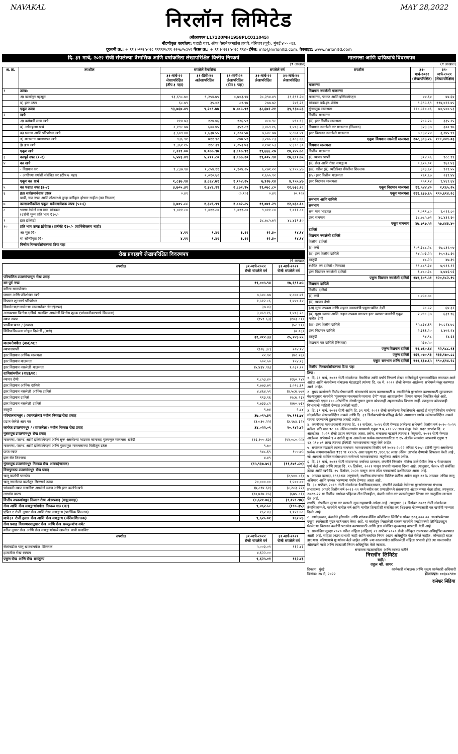NAVAKAL MAY 28,2022
निरलॉन लिमिटेड
(सीआयएन L17120MH1958PLC011045)
नोंदणीकृत कार्यालय: पहाडी गाव, ऑफ वेस्टर्न एक्सप्रेस हायवे, गोरेगाव (पूर्व), मुंबई ४०० ०६३.
दूरध्वनी क्र.: + ९१ (०२२) ४०२८ १९१९/२८१९ २२५७/५८/५९ फॅक्स क्र.: + ९१ (०२२) ४०२८ १९४० ईमेल: info@nirlonltd.com, वेबसाइट: www.nirlonltd.com
दि. ३१ मार्च, २०२२ रोजी संपलेल्या त्रैमासिक आणि वर्षाकरिता लेखापरिक्षित वित्तीय निष्कर्ष
(₹ लाखात)
| अ. क्र. | तपशील | संपलेले त्रैमासिक | | | संपलेले वर्ष | |
| --- | --- | --- | --- | --- | --- | --- |
| | | ३१-मार्च-२२ लेखापरिक्षित (टीप ३ पहा) | ३१-डिसें-२१ अलेखापरिक्षित | ३१-मार्च-२१ लेखापरिक्षित (टीप ३ पहा) | ३१-मार्च-२२ लेखापरिक्षित | ३१-मार्च-२१ लेखापरिक्षित |
| १ | उत्पन्न: | | | | | |
| | अ) कार्यातून महसूल | ९३,६९८.७० | ९,२५४.७५ | ७,७०३.९४ | ३८,३९४.४९ | ३९,६९१.२७ |
| | ब) इतर उत्पन्न | ६८.७९ | ३५.०२ | ८१.९७ | २७७.७२ | २४६.२६ |
| | एकूण उत्पन्न | ९३,७६७.४९ | ९,२८९.७७ | ७,७८५.९१ | ३८,६७२.२१ | ३९,९३७.५३ |
| २ | खर्च: | | | | | |
| | अ) कर्मचारी लाभ खर्च | ११४.७३ | १२४.४६ | १२६.५१ | ४८०.९८ | ४९०.९३ |
| | ब) अर्थसहाय्य खर्च | २,१९८.७७ | ६००.४५ | ३५१.८१ | ३,४५९.१६ | १,४०३.२८ |
| | क) घसारा आणि परिशोधन खर्च | ३,६०९.४४ | १,६३७.५५ | १,२२०.५७ | ७,५४८.७७ | ४,८७०.४१ |
| | ड) मालमत्ता व्यवस्थापन खर्च | ९३६.९१ | ७११.९२ | ८४७.५१ | ३,२०५.८३ | ३,०८३.६६ |
| | ई) इतर खर्च | १,३६१.१५ | ११८.३९ | १,२५३.४३ | ४,१७१.५३ | ४,३९८.३० |
| | एकूण खर्च | ८,२२१.०० | ४,०७७.९७ | ३,८०७.९१ | १९,६६६.२७ | १४,२४५.७८ |
| ३ | करपूर्व नफा (१-२) | ५,५४३.४९ | ५,२११.८० | ३,९७७.२० | १९,००५.९४ | १७,६९१.७५ |
| ४ | कर खर्च | | | | | |
| | - विद्यमान कर | १,८३७.९४ | १,८५४.११ | १,१०४.२५ | ६,२७१.२२ | ४,९५५.४७ |
| | - आधीच्या वर्षाशी संबंधित कर (टीप ७ पहा) | | २,०१०.६२ | | १,६५५.९२ | |
| | एकूण कर खर्च | १,८३७.९४ | ३,८६४.७१ | १,१०४.२५ | ७,९२७.१४ | ४,९५५.४७ |
| ५ | कर पश्चात नफा (३-४) | ३,७०५.३९ | १,३४६.९९ | २,८७२.९५ | ११,०७८.८० | १२,७३८.२८ |
| ६ | इतर सर्वसमावेशक उत्पन्न बाबी, ज्या नफा आणि तोटामध्ये पुन्हा वर्गीकृत होणार नाहीत (कर निव्वळ) | ०.४९ | | (०.१०) | ०.४९ | (०.१०) |
| ७ | कालावधीकरिता एकूण सर्वसमावेशक उत्पन्न (५+६) | ३,७०५.८८ | १,३४६.९९ | २,८७२.८५ | ११,०७९.२९ | १२,७३८.१८ |
| ८ | भरणा केलेले सम भाग भांडवल (दर्शनी मूल्य प्रति भाग ₹१०/- | ९,०११.८० | ९,०११.८० | ९,०११.८० | ९,०११.८० | ९,०११.८० |
| ९ | इतर इक्विटी | | | | ३८,७८५.७२ | ४८,४३१.६० |
| १० | प्रति भाग उत्पन्न (ईपीएस) प्रत्येकी ₹१०/- (वार्षिकीकरण नाही) | | | | | |
| | अ) मूळ (₹) | ४.११ | १.४९ | ३.१९ | १२.३० | १४.१४ |
| | ब) सौम्यीकृत (₹) | ४.११ | १.४९ | ३.१९ | १२.३० | १४.१४ |
| | वित्तीय निष्कर्षासोबतच्या टिपा पहा | | | | | |
रोख प्रवाहाचे लेखापरिक्षित विवरणपत्र
(₹ लाखात)
| तपशील | ३१-मार्च-२०२२ रोजी संपलेले वर्ष | ३१-मार्च-२०२१ रोजी संपलेले वर्ष |
| --- | --- | --- |
| परिचालित उपक्रमांपासून रोख प्रवाह | | |
| कर पूर्व नफा | १९,००५.९४ | १७,६९१.७५ |
| करिता समायोजन: | | |
| घसारा आणि परिशोधन खर्च | ७,५४८.७७ | ४,८७०.४१ |
| विपणन शुल्काचे परिशोधन | १,५१२.८६ | १,४४०.१४ |
| विकलेल्या/टाकलेल्या मालमत्तेवर तोटा/(नफा) | ३७.४३ | |
| अनावश्यक वित्तीय दायित्वे समाविष्ट असलेली वित्तीय शुल्क (भांडवलीकरणाचे शिल्लक) | ३,४५९.१६ | १,४०३.२८ |
| व्याज उत्पन्न | (१५१.६३) | (१०३.८१) |
| परकीय चलन / (उत्पन्न) | | (५८.९१) |
| विविध शिल्लक सोडून दिलेली /(मागे) | | (०.०३) |
| | ३१,४१२.३३ | २५,२४३.५५ |
| मालमत्तेमधील (वाढ)/घट: | | |
| व्यापारप्राप्ती | (१२६.३८) | २०४.१४ |
| इतर विद्यमान आर्थिक मालमत्ता | २२.९२ | (४२.२६) |
| इतर विद्यमान मालमत्ता | ५०२.५० | १५४.२३ |
| इतर विद्यमान नसलेली मालमत्ता | (५,४३४.९६) | १,०३२.२२ |
| दायित्वांमधील (वाढ)/घट: | | |
| व्यापार देणी | १,८५३.४० | (१६०.९४) |
| इतर विद्यमान आर्थिक दायित्वे | १,७७३.७९ | ३,०२८.६१ |
| इतर विद्यमान नसलेली आर्थिक दायित्वे | ४,४६४.५९ | (४,५८७.७७) |
| इतर विद्यमान दायित्वे | ११३.९६ | (२८७.२३) |
| इतर विद्यमान नसलेली दायित्वे | १,७३३.८२ | (४७०.७३) |
| तरतुदी | १.७४ | २.८४ |
| परिचालनामधून / (वापरलेला) मधील निव्वळ रोख प्रवाह | ३७,०१५.३१ | २५,११६.७४ |
| प्रदान केलेले आय कर | (३,०३५.२२) | (३,१७४.३२) |
| कार्यरत उपक्रमांमधून / (वापरलेला) मधील निव्वळ रोख प्रवाह | ३४,०२२.०९ | २०,९४२.४२ |
| गुंतवणूक उपक्रमांमधून रोख प्रवाह | | |
| मालमत्ता, प्लान्ट आणि इक्विपमेन्ट्स आणि सुरू असलेल्या भांडवल कामासह गुंतवणूक मालमत्ता खरेदी | (१६,१००.६३) | (१२,०८०.५५) |
| मालमत्ता, प्लान्ट आणि इक्विपमेन्ट्स आणि गुंतवणूक मालमत्तांच्या विक्रीतून उत्पन्न | ९.७० | |
| प्राप्त व्याज | १४८.६९ | १००.७५ |
| इतर बँक शिल्लक | ४.४९ | |
| गुंतवणूक उपक्रमांमधून निव्वळ रोख आवक(जावक) | (१५,९३७.७५) | (११,९७९.८०) |
| वित्तपुरवठा उपक्रमांमधून रोख प्रवाह | | |
| चालू कर्जाची परतफेड | | (२,५००.८६) |
| चालू नसलेल्या कर्जातून मिळणारे उत्पन्न | २०,०००.०० | १,५००.०० |
| भांडवली व्याज समाविष्ट असलेले व्याज आणि इतर कर्जाचे खर्च | (७,८१४.६१) | (८,२८३.२२) |
| लाभांश वाटप | (२०,७२७.१५) | (६७५.८१) |
| वित्तीय उपक्रमांमधून निव्वळ रोख अंतरप्रवाह (बाह्यप्रवाह) | (८,६२१.७६) | (९,१५९.९७) |
| रोख आणि रोख समतूल्यांमधील निव्वळ वाढ (घट) | ९,४६२.५८ | (१९७.३५) |
| एप्रिल १ रोजी नुसार रोख आणि रोख समतूल्य (प्रारंभिक शिल्लक) | १६२.४३ | १,१५९.७८ |
| मार्च ३१ रोजी नुसार रोख आणि रोख समतूल्य (अंतिम शिल्लक) | ९,६२५.०१ | १६२.४३ |
| रोख प्रवाह विवरणपत्रानुसार रोख आणि रोख समतूल्यांचा समेट | | |
| वरील नुसार रोख आणि रोख समतूल्यांमध्ये खालील बाबी समाविष्ट | | |
| तपशील | ३१-मार्च-२०२२ रोजी संपलेले वर्ष | ३१-मार्च-२०२१ रोजी संपलेले वर्ष |
| बँकांकडील चालू खात्यांमधील शिल्लक | ५,००३.०१ | १६२.४३ |
| हातातील रोख रक्कम | ४,६२२.०० | |
| एकूण रोख आणि रोख समतूल्य | ९,६२५.०१ | १६२.४३ |
मालमत्ता आणि दायित्वांचे विवरणपत्र
(₹ लाखात)
| तपशील | ३१-मार्च-२०२२ (लेखापरिक्षित) | ३१-मार्च-२०२१ (लेखापरिक्षित) |
| --- | --- | --- |
| मालमत्ता | | |
| विद्यमान नसलेली मालमत्ता | | |
| मालमत्ता, प्लान्ट आणि इक्विपमेन्ट्स | ४४.६४ | ४४.६४ |
| भांडवल वर्क-इन-प्रोग्रेस | ९,३९५.६९ | ११४,०२२.४५ |
| गुंतवणूक मालमत्ता | ११८,५१०.०६ | ७०,५००.५३ |
| वित्तीय मालमत्ता | | |
| (ii) इतर वित्तीय मालमत्ता | २८५.२५ | ३३५.२५ |
| विद्यमान नसलेली कर मालमत्ता (निव्वळ) | ३२३.३७ | ३००.९७ |
| इतर विद्यमान नसलेली मालमत्ता | ७,८३४.२४ | ३,२४५.९९ |
| एकूण विद्यमान नसलेली मालमत्ता | २०८,३९३.२५ | १८८,४४९.०३ |
| विद्यमान मालमत्ता | | |
| वित्तीय मालमत्ता | | |
| (i) व्यापार प्राप्ती | ३१४.५६ | १८८.१९ |
| (ii) रोख आणि रोख समतूल्य | ९,६२५.०१ | १६२.४३ |
| (iii) वरील (ii) व्यतिरिक्त बँकेतील शिल्लक | ३९३.६२ | १२१.५५ |
| (iv) इतर वित्तीय मालमत्ता | २६१.६७ | २३१.४४ |
| इतर विद्यमान मालमत्ता | ९५१.१४ | १,४६१.६४ |
| एकूण विद्यमान मालमत्ता | ११,५४४.४० | २,१६५.२५ |
| एकूण मालमत्ता | २११,६३७.६५ | १९०,६१४.२८ |
| समभाग आणि दायित्वे | | |
| समभाग | | |
| सम भाग भांडवल | ९,०११.८० | ९,०११.८० |
| इतर समभाग | ३८,७८५.७२ | ४८,४३१.६० |
| एकूण समभाग | ४७,७९७.५२ | ५७,४४३.४० |
| दायित्वे | | |
| विद्यमान नसलेली दायित्वे | | |
| वित्तीय दायित्वे | | |
| (i) कर्जे | १०९,३८८.२८ | ९७,८३९.०७ |
| (ii) इतर वित्तीय दायित्वे | १४,५०३.२५ | १०,०३८.६५ |
| तरतुदी | ४८.२५ | ४७.३५ |
| स्थगित कर दायित्वे (निव्वळ) | ११,८८९.३४ | ७,५११.१२ |
| इतर विद्यमान नसलेली दायित्वे | ६,४८०.३८ | ४,७४६.५६ |
| एकूण विद्यमान नसलेली दायित्वे | १४२,३०९.५१ | १२०,१८२.१५ |
| विद्यमान दायित्वे | | |
| वित्तीय दायित्वे | | |
| (i) कर्जे | ८,४५०.७८ | |
| (ii) व्यापार देणी | | |
| (अ) सूक्ष्म उपक्रम आणि लहान उपक्रमांची एकूण थकीत देणी | ५८.५२ | ६४.३२ |
| (ब) सूक्ष्म उपक्रम आणि लहान उपक्रम वगळता इतर व्यापार धनकोंची एकूण थकीत देणी | २,४९८.३७ | ६३१.१६ |
| (iii) इतर वित्तीय दायित्वे | १५,८३४.६१ | १०,८१४.७८ |
| इतर विद्यमान दायित्वे | २,३६६.२० | १,४५२.२४ |
| तरतुदी | १४.९८ | १४.६३ |
| विद्यमान कर दायित्वे (निव्वळ) | ५३७.५० | |
| एकूण विद्यमान दायित्वे | २१,७६०.६४ | १२,९८८.९३ |
| एकूण दायित्वे | १६२,०७०.९३ | १३३,१७०.८८ |
| एकूण समभाग आणि दायित्वे | २११,६३७.६५ | १९०,६१४.२८ |
| वित्तीय निष्कर्षासोबतच्या टिपा पहा | | |
टिपा:
१. दि. ३१ मार्च, २०२२ रोजी संपलेल्या त्रैमासिक आणि वर्षाचे निष्कर्ष लेखा समितीद्वारे पुनरावलोकित करण्यात आले आहेत आणि कंपनीच्या संचालक मंडळाद्वारे त्यांच्या दि. २७ मे, २०२२ रोजी घेण्यात आलेल्या सभेमध्ये मंजूर करण्यात आले आहेत.
२. मुख्य कार्यकारी निर्णय घेणाऱ्यांनी संसाधनांचे वाटप करण्यासाठी व कामगिरीचे मूल्यांकन करण्यासाठी मूल्यमापन केल्यानुसार कंपनीने "गुंतवणूक मालमत्तांचे परवाना देणे" याला अहवालयोग्य विभाग म्हणून निर्धारित केले आहे. आयएनडी एएस १०८-ऑपरेटिंग सेगमेंटनुसार दुसरा कोणताही अहवालयोग्य विभाग नाही. त्यानुसार कोणत्याही विभागाची माहिती देण्यात आलेली नाही.
३. दि. ३१ मार्च, २०२२ रोजी आणि दि. ३१ मार्च, २०२१ रोजी संपलेल्या त्रैमासिकाचे आकडे हे संपूर्ण वित्तीय वर्षाच्या संदर्भातील लेखापरिक्षित आकडे आणि दि. ३१ डिसेंबरपर्यंतचे प्रसिद्ध केलेले अद्ययावत वर्षाचे अलेखापरिक्षित आकडे यांच्या दरम्यानचे तुलनात्मक आकडे आहेत.
४. कंपनीच्या भागधारकांनी त्यांच्या दि. २१ सप्टेंबर, २०२१ रोजी घेण्यात आलेल्या सभेमध्ये वित्तीय वर्ष २०२०-२०२१ करिता प्रति भाग ₹८.०० अंतिम लाभांश याप्रमाणे एकूण ₹ ७,२०९.४४ लाख मंजूर केले. सदर लाभांश दि. १ ऑक्टोबर, २०२१ रोजी प्रदान करण्यात आला. तसेच, संचालक मंडळाने त्यांच्या ६ फेब्रुवारी, २०२२ रोजी घेण्यात आलेल्या सभेमध्ये ९ ० दर्शनी मूल्य असलेल्या प्रत्येक समभागाकरिता ₹ १५ अंतरिम लाभांश याप्रमाणे एकूण ₹ १३,५१७.७१ लाख त्यांच्या इक्विटी भागधारकांना मंजूर केले आहेत.
५. संचालक मंडळाने त्यांच्या समभाग भागधारकांना वित्तीय वर्ष २०२१-२०२२ करिता ₹१०/- दर्शनी मूल्य असलेल्या प्रत्येक समभागाकरिता ₹११ चा ११०% असा एकूण ₹९,९१२.९८ लाख अंतिम लाभांश देण्याची शिफारस केली आहे, जो आगामी वार्षिक सर्वसाधारण सभेमध्ये भागधारकांच्या मंजुरीच्या अधीन असेल.
६. दि. ३१ मार्च, २०२२ रोजी संपणाऱ्या वर्षाच्या दरम्यान, कंपनीने निरलॉन नॉलेज पार्क येथील फेज ५ चे बांधकाम पूर्ण केले आहे आणि त्याला दि. १५ डिसेंबर, २०२१ पासून प्रभावी परवाना दिला आहे. त्यानुसार, फेज ५ शी संबंधित उत्पन्न आणि खर्च दि. १५ डिसेंबर, २०२१ पासून लाभ तोटा पत्रकामध्ये दर्शविण्यात आला आहे.
७. आयकर कायदा, १९६१च्या अनुषंगाने, स्थानिक कंपन्यांना विशिष्ट शर्तींना अधीन राहून २२% आयकर अधिक लागू अधिभार आणि उपकर भरण्याचा पर्याय देण्यात आला आहे.
दि. ३० सप्टेंबर, २०१९ रोजी संपलेल्या त्रैमासिकादरम्यान, कंपनीने त्यावेळी केलेल्या मूल्यांकनाच्या संभाव्य प्रभावाच्या आधारे वित्तीय वर्ष २०२१-२२ मध्ये नवीन कर प्रणालीमध्ये संक्रमणाचा अंदाज व्यक्त केला होता. त्यानुसार, २०२१-२२ या वित्तीय वर्षाच्या पहिल्या तीन तिमाहीत, कंपनी नवीन कर प्रणालीनुसार तिच्या कर तरतुदींना मान्यता देत आहे.
तथापि, कंपनीला जुन्या कर प्रणाली सुरू राहण्याची अपेक्षा आहे. त्यानुसार, ३१ डिसेंबर २०२१ रोजी संपलेल्या त्रैमासिकामध्ये, कंपनीने मागील वर्ष आणि मागील तिमाहींशी संबंधित कर शिल्लक मोजण्यासाठी कर खर्चाची मान्यता दिली आहे.
८. वर्षादरम्यान, कंपनीने हॉंगकॉंग आणि शांघाय बँकिंग कॉर्पोरेशन लिमिटेड सोबत १२३,०००.०० लाखांपर्यंतच्या एकूण रकमेसाठी मुदत कर्ज करार केला आहे. या कर्जातून मिळालेली रक्कम कंपनीने एचडीएफसी लिमिटेडकडून घेतलेल्या विद्यमान कर्जाची परतफेड करण्यासाठी आणि इतर संबंधित शुल्कासह वापरली गेली आहे.
९. सामाजिक सुरक्षा २०२० वरील संहिता (संहिता) २९ सप्टेंबर २०२० रोजी अधिकृत राजपत्रात अधिसूचित करण्यात आली आहे. संहिता अद्याप प्रभावी नाही आणि संबंधित नियम अद्याप अधिसूचित केले गेलेले नाहीत. कोणताही बदल झाल्यास परिणामाचे मूल्यांकन केले जाईल आणि ज्या कालावधीत सांगितलेली संहिता प्रभावी होते त्या कालावधीत ओळखले जाते आणि त्याखाली नियम अधिसूचित केले जातात.
संचालक मंडळाकरिता आणि त्यांच्या वतीने
निरलॉन लिमिटेड
सही/-
राहुल व्ही. सागर
ठिकाण: मुंबई
दिनांक: २७ मे, २०२२ कार्यकारी संचालक आणि मुख्य कार्यकारी अधिकारी
डीआयएन: ००३८८९१०
रामेश्वर मिडिया